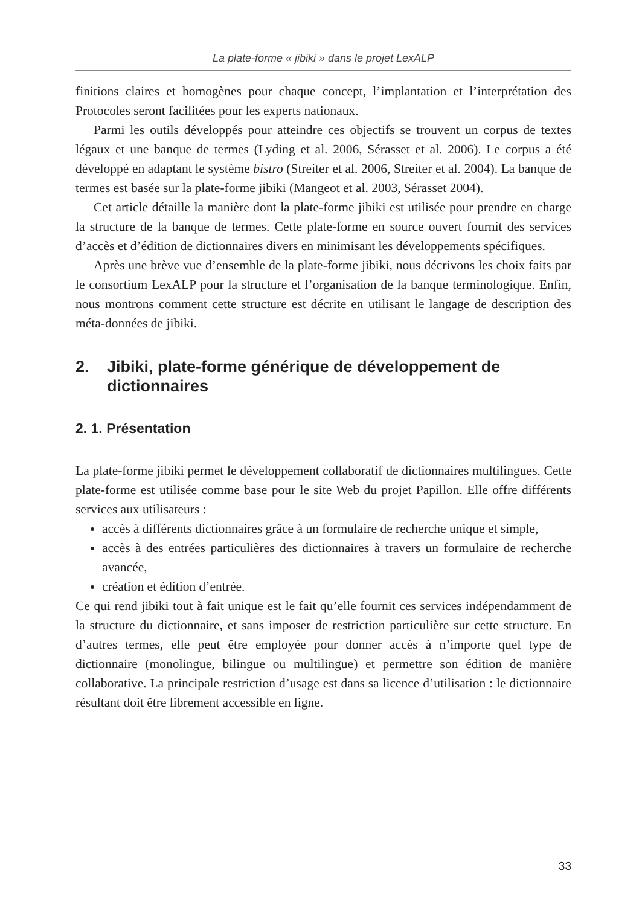La plate-forme « jibiki » dans le projet LexALP
finitions claires et homogènes pour chaque concept, l’implantation et l’interprétation des Protocoles seront facilitées pour les experts nationaux.
Parmi les outils développés pour atteindre ces objectifs se trouvent un corpus de textes légaux et une banque de termes (Lyding et al. 2006, Sérasset et al. 2006). Le corpus a été développé en adaptant le système bistro (Streiter et al. 2006, Streiter et al. 2004). La banque de termes est basée sur la plate-forme jibiki (Mangeot et al. 2003, Sérasset 2004).
Cet article détaille la manière dont la plate-forme jibiki est utilisée pour prendre en charge la structure de la banque de termes. Cette plate-forme en source ouvert fournit des services d’accès et d’édition de dictionnaires divers en minimisant les développements spécifiques.
Après une brève vue d’ensemble de la plate-forme jibiki, nous décrivons les choix faits par le consortium LexALP pour la structure et l’organisation de la banque terminologique. Enfin, nous montrons comment cette structure est décrite en utilisant le langage de description des méta-données de jibiki.
2. Jibiki, plate-forme générique de développement de dictionnaires
2. 1. Présentation
La plate-forme jibiki permet le développement collaboratif de dictionnaires multilingues. Cette plate-forme est utilisée comme base pour le site Web du projet Papillon. Elle offre différents services aux utilisateurs :
accès à différents dictionnaires grâce à un formulaire de recherche unique et simple,
accès à des entrées particulières des dictionnaires à travers un formulaire de recherche avancée,
création et édition d’entrée.
Ce qui rend jibiki tout à fait unique est le fait qu’elle fournit ces services indépendamment de la structure du dictionnaire, et sans imposer de restriction particulière sur cette structure. En d’autres termes, elle peut être employée pour donner accès à n’importe quel type de dictionnaire (monolingue, bilingue ou multilingue) et permettre son édition de manière collaborative. La principale restriction d’usage est dans sa licence d’utilisation : le dictionnaire résultant doit être librement accessible en ligne.
33